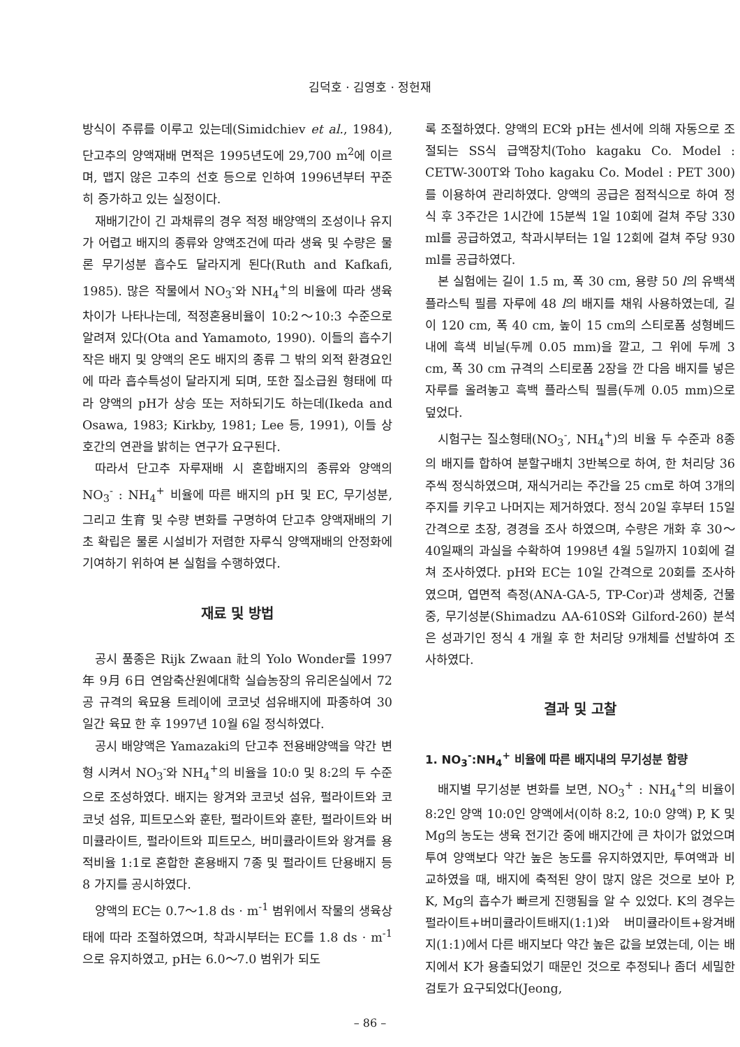김덕호 · 김영호 · 정헌재
방식이 주류를 이루고 있는데(Simidchiev et al., 1984), 단고추의 양액재배 면적은 1995년도에 29,700 m<sup>2</sup>에 이르며, 맵지 않은 고추의 선호 등으로 인하여 1996년부터 꾸준히 증가하고 있는 실정이다.
재배기간이 긴 과채류의 경우 적정 배양액의 조성이나 유지가 어렵고 배지의 종류와 양액조건에 따라 생육 및 수량은 물론 무기성분 흡수도 달라지게 된다(Ruth and Kafkafi, 1985). 많은 작물에서 NO<sub>3</sub><sup>-</sup>와 NH<sub>4</sub><sup>+</sup>의 비율에 따라 생육 차이가 나타나는데, 적정혼용비율이 10:2～10:3 수준으로 알려져 있다(Ota and Yamamoto, 1990). 이들의 흡수기작은 배지 및 양액의 온도 배지의 종류 그 밖의 외적 환경요인에 따라 흡수특성이 달라지게 되며, 또한 질소급원 형태에 따라 양액의 pH가 상승 또는 저하되기도 하는데(Ikeda and Osawa, 1983; Kirkby, 1981; Lee 등, 1991), 이들 상호간의 연관을 밝히는 연구가 요구된다.
따라서 단고추 자루재배 시 혼합배지의 종류와 양액의 NO<sub>3</sub><sup>-</sup> : NH<sub>4</sub><sup>+</sup> 비율에 따른 배지의 pH 및 EC, 무기성분, 그리고 生育 및 수량 변화를 구명하여 단고추 양액재배의 기초 확립은 물론 시설비가 저렴한 자루식 양액재배의 안정화에 기여하기 위하여 본 실험을 수행하였다.
재료 및 방법
공시 품종은 Rijk Zwaan 社의 Yolo Wonder를 1997年 9月 6日 연암축산원예대학 실습농장의 유리온실에서 72공 규격의 육묘용 트레이에 코코넛 섬유배지에 파종하여 30일간 육묘 한 후 1997년 10월 6일 정식하였다.
공시 배양액은 Yamazaki의 단고추 전용배양액을 약간 변형 시켜서 NO<sub>3</sub><sup>-</sup>와 NH<sub>4</sub><sup>+</sup>의 비율을 10:0 및 8:2의 두 수준으로 조성하였다. 배지는 왕겨와 코코넛 섬유, 펄라이트와 코코넛 섬유, 피트모스와 훈탄, 펄라이트와 훈탄, 펄라이트와 버미큘라이트, 펄라이트와 피트모스, 버미큘라이트와 왕겨를 용적비율 1:1로 혼합한 혼용배지 7종 및 펄라이트 단용배지 등 8 가지를 공시하였다.
양액의 EC는 0.7～1.8 ds · m<sup>-1</sup> 범위에서 작물의 생육상태에 따라 조절하였으며, 착과시부터는 EC를 1.8 ds · m<sup>-1</sup>으로 유지하였고, pH는 6.0～7.0 범위가 되도
록 조절하였다. 양액의 EC와 pH는 센서에 의해 자동으로 조절되는 SS식 급액장치(Toho kagaku Co. Model : CETW-300T와 Toho kagaku Co. Model : PET 300)를 이용하여 관리하였다. 양액의 공급은 점적식으로 하여 정식 후 3주간은 1시간에 15분씩 1일 10회에 걸쳐 주당 330 ml를 공급하였고, 착과시부터는 1일 12회에 걸쳐 주당 930 ml를 공급하였다.
본 실험에는 길이 1.5 m, 폭 30 cm, 용량 50 l의 유백색 플라스틱 필름 자루에 48 l의 배지를 채워 사용하였는데, 길이 120 cm, 폭 40 cm, 높이 15 cm의 스티로폼 성형베드내에 흑색 비닐(두께 0.05 mm)을 깔고, 그 위에 두께 3 cm, 폭 30 cm 규격의 스티로폼 2장을 깐 다음 배지를 넣은 자루를 올려놓고 흑백 플라스틱 필름(두께 0.05 mm)으로 덮었다.
시험구는 질소형태(NO<sub>3</sub><sup>-</sup>, NH<sub>4</sub><sup>+</sup>)의 비율 두 수준과 8종의 배지를 합하여 분할구배치 3반복으로 하여, 한 처리당 36주씩 정식하였으며, 재식거리는 주간을 25 cm로 하여 3개의 주지를 키우고 나머지는 제거하였다. 정식 20일 후부터 15일 간격으로 초장, 경경을 조사 하였으며, 수량은 개화 후 30～40일째의 과실을 수확하여 1998년 4월 5일까지 10회에 걸쳐 조사하였다. pH와 EC는 10일 간격으로 20회를 조사하였으며, 엽면적 측정(ANA-GA-5, TP-Cor)과 생체중, 건물중, 무기성분(Shimadzu AA-610S와 Gilford-260) 분석은 성과기인 정식 4 개월 후 한 처리당 9개체를 선발하여 조사하였다.
결과 및 고찰
1. NO<sub>3</sub><sup>-</sup>:NH<sub>4</sub><sup>+</sup> 비율에 따른 배지내의 무기성분 함량
배지별 무기성분 변화를 보면, NO<sub>3</sub><sup>+</sup> : NH<sub>4</sub><sup>+</sup>의 비율이 8:2인 양액 10:0인 양액에서(이하 8:2, 10:0 양액) P, K 및 Mg의 농도는 생육 전기간 중에 배지간에 큰 차이가 없었으며 투여 양액보다 약간 높은 농도를 유지하였지만, 투여액과 비교하였을 때, 배지에 축적된 양이 많지 않은 것으로 보아 P, K, Mg의 흡수가 빠르게 진행됨을 알 수 있었다. K의 경우는 펄라이트+버미큘라이트배지(1:1)와 버미큘라이트+왕겨배지(1:1)에서 다른 배지보다 약간 높은 값을 보였는데, 이는 배지에서 K가 용출되었기 때문인 것으로 추정되나 좀더 세밀한 검토가 요구되었다(Jeong,
– 86 –